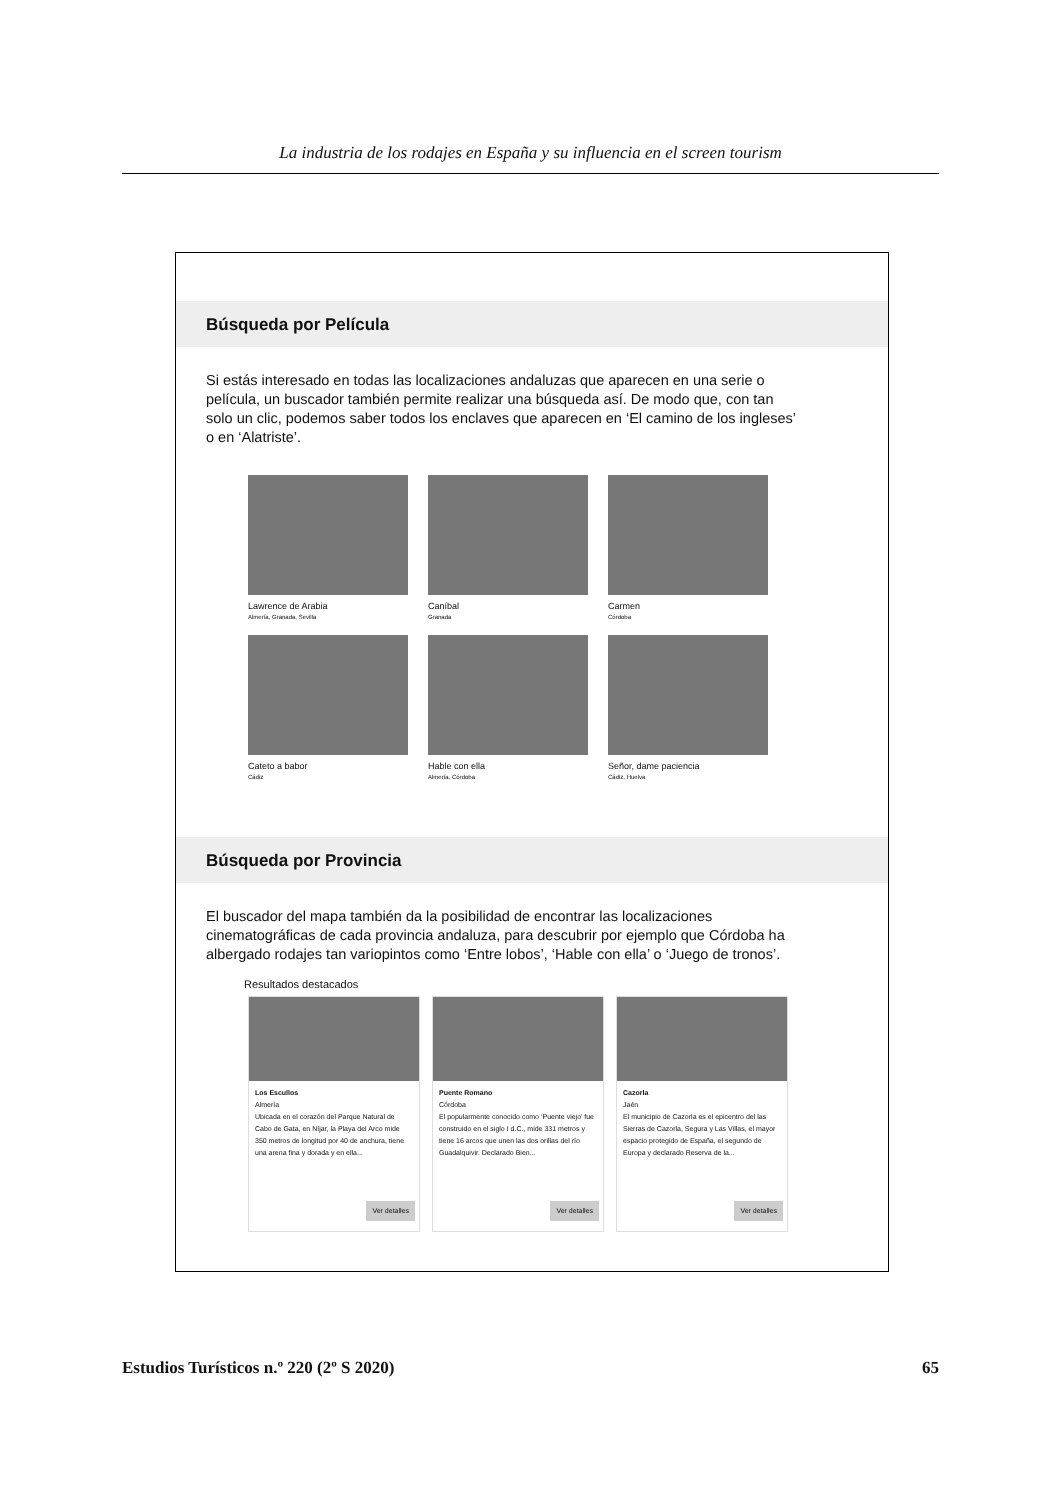La industria de los rodajes en España y su influencia en el screen tourism
Búsqueda por Película
Si estás interesado en todas las localizaciones andaluzas que aparecen en una serie o película, un buscador también permite realizar una búsqueda así. De modo que, con tan solo un clic, podemos saber todos los enclaves que aparecen en ‘El camino de los ingleses’ o en ‘Alatriste’.
Lawrence de Arabia
Almería, Granada, Sevilla
Caníbal
Granada
Carmen
Córdoba
Cateto a babor
Cádiz
Hable con ella
Almería, Córdoba
Señor, dame paciencia
Cádiz, Huelva
Búsqueda por Provincia
El buscador del mapa también da la posibilidad de encontrar las localizaciones cinematográficas de cada provincia andaluza, para descubrir por ejemplo que Córdoba ha albergado rodajes tan variopintos como ‘Entre lobos’, ‘Hable con ella’ o ‘Juego de tronos’.
Resultados destacados
Los Escullos
Almería
Ubicada en el corazón del Parque Natural de Cabo de Gata, en Níjar, la Playa del Arco mide 350 metros de longitud por 40 de anchura, tiene una arena fina y dorada y en ella...
Ver detalles
Puente Romano
Córdoba
El popularmente conocido como ‘Puente viejo’ fue construido en el siglo I d.C., mide 331 metros y tiene 16 arcos que unen las dos orillas del río Guadalquivir. Declarado Bien...
Ver detalles
Cazorla
Jaén
El municipio de Cazorla es el epicentro del las Sierras de Cazorla, Segura y Las Villas, el mayor espacio protegido de España, el segundo de Europa y declarado Reserva de la...
Ver detalles
Estudios Turísticos n.º 220 (2º S 2020) 65